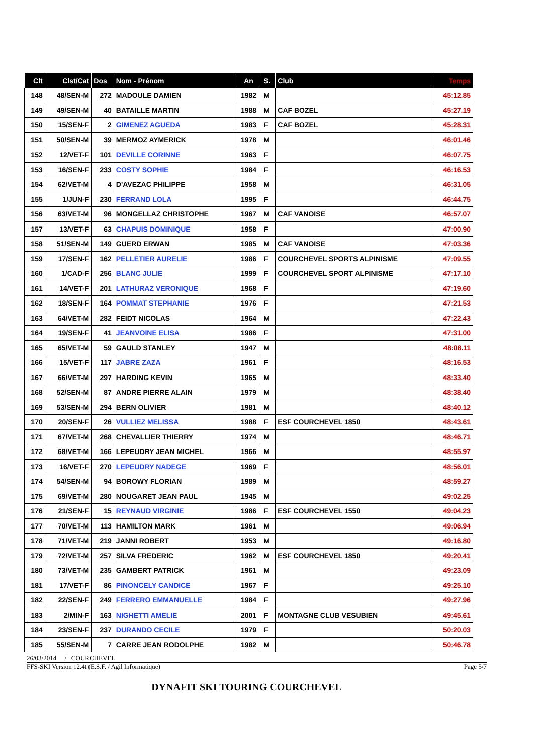| Clt | Clst/Cat | Dos | Nom - Prénom | An | S. | Club | Temps |
| --- | --- | --- | --- | --- | --- | --- | --- |
| 148 | 48/SEN-M | 272 | MADOULE DAMIEN | 1982 | M | | 45:12.85 |
| 149 | 49/SEN-M | 40 | BATAILLE MARTIN | 1988 | M | CAF BOZEL | 45:27.19 |
| 150 | 15/SEN-F | 2 | GIMENEZ AGUEDA | 1983 | F | CAF BOZEL | 45:28.31 |
| 151 | 50/SEN-M | 39 | MERMOZ AYMERICK | 1978 | M | | 46:01.46 |
| 152 | 12/VET-F | 101 | DEVILLE CORINNE | 1963 | F | | 46:07.75 |
| 153 | 16/SEN-F | 233 | COSTY SOPHIE | 1984 | F | | 46:16.53 |
| 154 | 62/VET-M | 4 | D'AVEZAC PHILIPPE | 1958 | M | | 46:31.05 |
| 155 | 1/JUN-F | 230 | FERRAND LOLA | 1995 | F | | 46:44.75 |
| 156 | 63/VET-M | 96 | MONGELLAZ CHRISTOPHE | 1967 | M | CAF VANOISE | 46:57.07 |
| 157 | 13/VET-F | 63 | CHAPUIS DOMINIQUE | 1958 | F | | 47:00.90 |
| 158 | 51/SEN-M | 149 | GUERD ERWAN | 1985 | M | CAF VANOISE | 47:03.36 |
| 159 | 17/SEN-F | 162 | PELLETIER AURELIE | 1986 | F | COURCHEVEL SPORTS ALPINISME | 47:09.55 |
| 160 | 1/CAD-F | 256 | BLANC JULIE | 1999 | F | COURCHEVEL SPORT ALPINISME | 47:17.10 |
| 161 | 14/VET-F | 201 | LATHURAZ VERONIQUE | 1968 | F | | 47:19.60 |
| 162 | 18/SEN-F | 164 | POMMAT STEPHANIE | 1976 | F | | 47:21.53 |
| 163 | 64/VET-M | 282 | FEIDT NICOLAS | 1964 | M | | 47:22.43 |
| 164 | 19/SEN-F | 41 | JEANVOINE ELISA | 1986 | F | | 47:31.00 |
| 165 | 65/VET-M | 59 | GAULD STANLEY | 1947 | M | | 48:08.11 |
| 166 | 15/VET-F | 117 | JABRE ZAZA | 1961 | F | | 48:16.53 |
| 167 | 66/VET-M | 297 | HARDING KEVIN | 1965 | M | | 48:33.40 |
| 168 | 52/SEN-M | 87 | ANDRE PIERRE ALAIN | 1979 | M | | 48:38.40 |
| 169 | 53/SEN-M | 294 | BERN OLIVIER | 1981 | M | | 48:40.12 |
| 170 | 20/SEN-F | 26 | VULLIEZ MELISSA | 1988 | F | ESF COURCHEVEL 1850 | 48:43.61 |
| 171 | 67/VET-M | 268 | CHEVALLIER THIERRY | 1974 | M | | 48:46.71 |
| 172 | 68/VET-M | 166 | LEPEUDRY JEAN MICHEL | 1966 | M | | 48:55.97 |
| 173 | 16/VET-F | 270 | LEPEUDRY NADEGE | 1969 | F | | 48:56.01 |
| 174 | 54/SEN-M | 94 | BOROWY FLORIAN | 1989 | M | | 48:59.27 |
| 175 | 69/VET-M | 280 | NOUGARET JEAN PAUL | 1945 | M | | 49:02.25 |
| 176 | 21/SEN-F | 15 | REYNAUD VIRGINIE | 1986 | F | ESF COURCHEVEL 1550 | 49:04.23 |
| 177 | 70/VET-M | 113 | HAMILTON MARK | 1961 | M | | 49:06.94 |
| 178 | 71/VET-M | 219 | JANNI ROBERT | 1953 | M | | 49:16.80 |
| 179 | 72/VET-M | 257 | SILVA FREDERIC | 1962 | M | ESF COURCHEVEL 1850 | 49:20.41 |
| 180 | 73/VET-M | 235 | GAMBERT PATRICK | 1961 | M | | 49:23.09 |
| 181 | 17/VET-F | 86 | PINONCELY CANDICE | 1967 | F | | 49:25.10 |
| 182 | 22/SEN-F | 249 | FERRERO EMMANUELLE | 1984 | F | | 49:27.96 |
| 183 | 2/MIN-F | 163 | NIGHETTI AMELIE | 2001 | F | MONTAGNE CLUB VESUBIEN | 49:45.61 |
| 184 | 23/SEN-F | 237 | DURANDO CECILE | 1979 | F | | 50:20.03 |
| 185 | 55/SEN-M | 7 | CARRE JEAN RODOLPHE | 1982 | M | | 50:46.78 |
26/03/2014 / COURCHEVEL
FFS-SKI Version 12.4t (E.S.F. / Agil Informatique) Page 5/7
DYNAFIT SKI TOURING COURCHEVEL